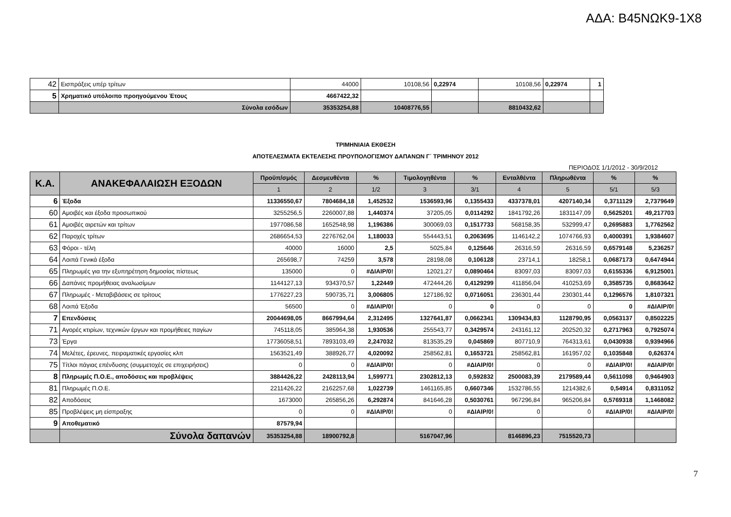ΑΔΑ: Β45ΝΩΚ9-1Χ8
| 42 | Εισπράξεις υπέρ τρίτων | 44000 | 10108,56 | 0,22974 | 10108,56 | 0,22974 | 1 |
| 5 | Χρηματικό υπόλοιπο προηγούμενου Έτους | 4667422,32 | | | | | |
| | Σύνολα εσόδων | 35353254,88 | 10408776,55 | | 8810432,62 | | |
ΤΡΙΜΗΝΙΑΙΑ ΕΚΘΕΣΗ
ΑΠΟΤΕΛΕΣΜΑΤΑ ΕΚΤΕΛΕΣΗΣ ΠΡΟΥΠΟΛΟΓΙΣΜΟΥ ΔΑΠΑΝΩΝ Γ΄ ΤΡΙΜΗΝΟΥ 2012
ΠΕΡΙΟΔΟΣ 1/1/2012 - 30/9/2012
| Κ.Α. | ΑΝΑΚΕΦΑΛΑΙΩΣΗ ΕΞΟΔΩΝ | Προϋπ/σμός | Δεσμευθέντα | % | Τιμολογηθέντα | % | Ενταλθέντα | Πληρωθέντα | % | % |
| --- | --- | --- | --- | --- | --- | --- | --- | --- | --- | --- |
| | | 1 | 2 | 1/2 | 3 | 3/1 | 4 | 5 | 5/1 | 5/3 |
| 6 | Έξοδα | 11336550,67 | 7804684,18 | 1,452532 | 1536593,96 | 0,1355433 | 4337378,01 | 4207140,34 | 0,3711129 | 2,7379649 |
| 60 | Αμοιβές και έξοδα προσωπικού | 3255256,5 | 2260007,88 | 1,440374 | 37205,05 | 0,0114292 | 1841792,26 | 1831147,09 | 0,5625201 | 49,217703 |
| 61 | Αμοιβές αιρετών και τρίτων | 1977086,58 | 1652548,98 | 1,196386 | 300069,03 | 0,1517733 | 568158,35 | 532999,47 | 0,2695883 | 1,7762562 |
| 62 | Παροχές τρίτων | 2686654,53 | 2276762,04 | 1,180033 | 554443,51 | 0,2063695 | 1146142,2 | 1074766,93 | 0,4000391 | 1,9384607 |
| 63 | Φόροι - τέλη | 40000 | 16000 | 2,5 | 5025,84 | 0,125646 | 26316,59 | 26316,59 | 0,6579148 | 5,236257 |
| 64 | Λοιπά Γενικά έξοδα | 265698,7 | 74259 | 3,578 | 28198,08 | 0,106128 | 23714,1 | 18258,1 | 0,0687173 | 0,6474944 |
| 65 | Πληρωμές για την εξυπηρέτηση δημοσίας πίστεως | 135000 | 0 | #ΔΙΑΙΡ/0! | 12021,27 | 0,0890464 | 83097,03 | 83097,03 | 0,6155336 | 6,9125001 |
| 66 | Δαπάνες προμήθειας αναλωσίμων | 1144127,13 | 934370,57 | 1,22449 | 472444,26 | 0,4129299 | 411856,04 | 410253,69 | 0,3585735 | 0,8683642 |
| 67 | Πληρωμές - Μεταβιβάσεις σε τρίτους | 1776227,23 | 590735,71 | 3,006805 | 127186,92 | 0,0716051 | 236301,44 | 230301,44 | 0,1296576 | 1,8107321 |
| 68 | Λοιπά Έξοδα | 56500 | 0 | #ΔΙΑΙΡ/0! | 0 | 0 | 0 | 0 | 0 | #ΔΙΑΙΡ/0! |
| 7 | Επενδύσεις | 20044698,05 | 8667994,64 | 2,312495 | 1327641,87 | 0,0662341 | 1309434,83 | 1128790,95 | 0,0563137 | 0,8502225 |
| 71 | Αγορές κτιρίων, τεχνικών έργων και προμήθειες παγίων | 745118,05 | 385964,38 | 1,930536 | 255543,77 | 0,3429574 | 243161,12 | 202520,32 | 0,2717963 | 0,7925074 |
| 73 | Έργα | 17736058,51 | 7893103,49 | 2,247032 | 813535,29 | 0,045869 | 807710,9 | 764313,61 | 0,0430938 | 0,9394966 |
| 74 | Μελέτες, έρευνες, πειραματικές εργασίες κλπ | 1563521,49 | 388926,77 | 4,020092 | 258562,81 | 0,1653721 | 258562,81 | 161957,02 | 0,1035848 | 0,626374 |
| 75 | Τίτλοι πάγιας επένδυσης (συμμετοχές σε επιχειρήσεις) | 0 | 0 | #ΔΙΑΙΡ/0! | 0 | #ΔΙΑΙΡ/0! | 0 | 0 | #ΔΙΑΙΡ/0! | #ΔΙΑΙΡ/0! |
| 8 | Πληρωμές Π.Ο.Ε., αποδόσεις και προβλέψεις | 3884426,22 | 2428113,94 | 1,599771 | 2302812,13 | 0,592832 | 2500083,39 | 2179589,44 | 0,5611098 | 0,9464903 |
| 81 | Πληρωμές Π.Ο.Ε. | 2211426,22 | 2162257,68 | 1,022739 | 1461165,85 | 0,6607346 | 1532786,55 | 1214382,6 | 0,54914 | 0,8311052 |
| 82 | Αποδόσεις | 1673000 | 265856,26 | 6,292874 | 841646,28 | 0,5030761 | 967296,84 | 965206,84 | 0,5769318 | 1,1468082 |
| 85 | Προβλέψεις μη είσπραξης | 0 | 0 | #ΔΙΑΙΡ/0! | 0 | #ΔΙΑΙΡ/0! | 0 | 0 | #ΔΙΑΙΡ/0! | #ΔΙΑΙΡ/0! |
| 9 | Αποθεματικό | 87579,94 | | | | | | | | |
| | Σύνολα δαπανών | 35353254,88 | 18900792,8 | | 5167047,96 | | 8146896,23 | 7515520,73 | | |
7